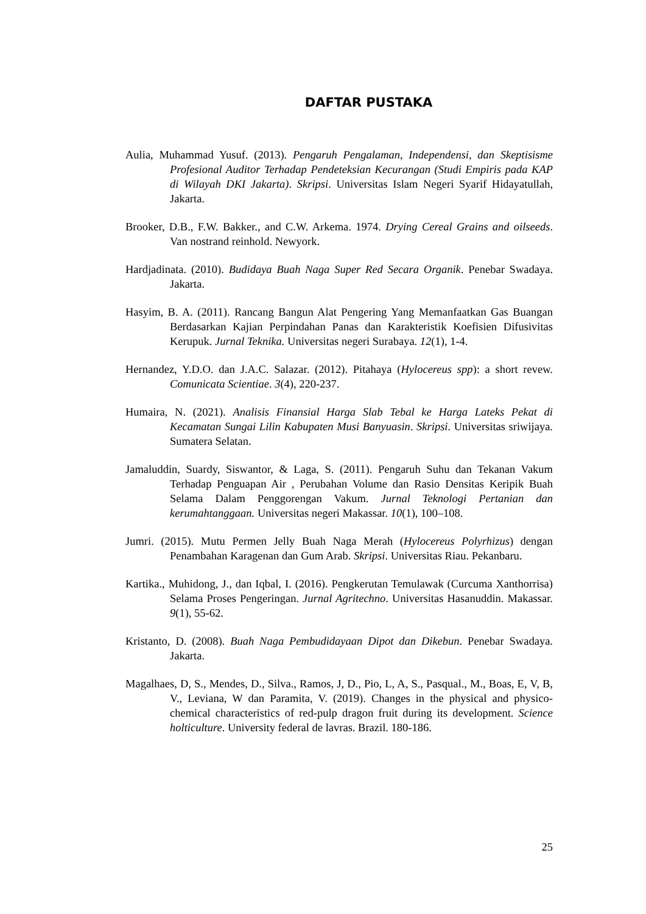DAFTAR PUSTAKA
Aulia, Muhammad Yusuf. (2013). Pengaruh Pengalaman, Independensi, dan Skeptisisme Profesional Auditor Terhadap Pendeteksian Kecurangan (Studi Empiris pada KAP di Wilayah DKI Jakarta). Skripsi. Universitas Islam Negeri Syarif Hidayatullah, Jakarta.
Brooker, D.B., F.W. Bakker., and C.W. Arkema. 1974. Drying Cereal Grains and oilseeds. Van nostrand reinhold. Newyork.
Hardjadinata. (2010). Budidaya Buah Naga Super Red Secara Organik. Penebar Swadaya. Jakarta.
Hasyim, B. A. (2011). Rancang Bangun Alat Pengering Yang Memanfaatkan Gas Buangan Berdasarkan Kajian Perpindahan Panas dan Karakteristik Koefisien Difusivitas Kerupuk. Jurnal Teknika. Universitas negeri Surabaya. 12(1), 1-4.
Hernandez, Y.D.O. dan J.A.C. Salazar. (2012). Pitahaya (Hylocereus spp): a short revew. Comunicata Scientiae. 3(4), 220-237.
Humaira, N. (2021). Analisis Finansial Harga Slab Tebal ke Harga Lateks Pekat di Kecamatan Sungai Lilin Kabupaten Musi Banyuasin. Skripsi. Universitas sriwijaya. Sumatera Selatan.
Jamaluddin, Suardy, Siswantor, & Laga, S. (2011). Pengaruh Suhu dan Tekanan Vakum Terhadap Penguapan Air , Perubahan Volume dan Rasio Densitas Keripik Buah Selama Dalam Penggorengan Vakum. Jurnal Teknologi Pertanian dan kerumahtanggaan. Universitas negeri Makassar. 10(1), 100–108.
Jumri. (2015). Mutu Permen Jelly Buah Naga Merah (Hylocereus Polyrhizus) dengan Penambahan Karagenan dan Gum Arab. Skripsi. Universitas Riau. Pekanbaru.
Kartika., Muhidong, J., dan Iqbal, I. (2016). Pengkerutan Temulawak (Curcuma Xanthorrisa) Selama Proses Pengeringan. Jurnal Agritechno. Universitas Hasanuddin. Makassar. 9(1), 55-62.
Kristanto, D. (2008). Buah Naga Pembudidayaan Dipot dan Dikebun. Penebar Swadaya. Jakarta.
Magalhaes, D, S., Mendes, D., Silva., Ramos, J, D., Pio, L, A, S., Pasqual., M., Boas, E, V, B, V., Leviana, W dan Paramita, V. (2019). Changes in the physical and physico-chemical characteristics of red-pulp dragon fruit during its development. Science holticulture. University federal de lavras. Brazil. 180-186.
25